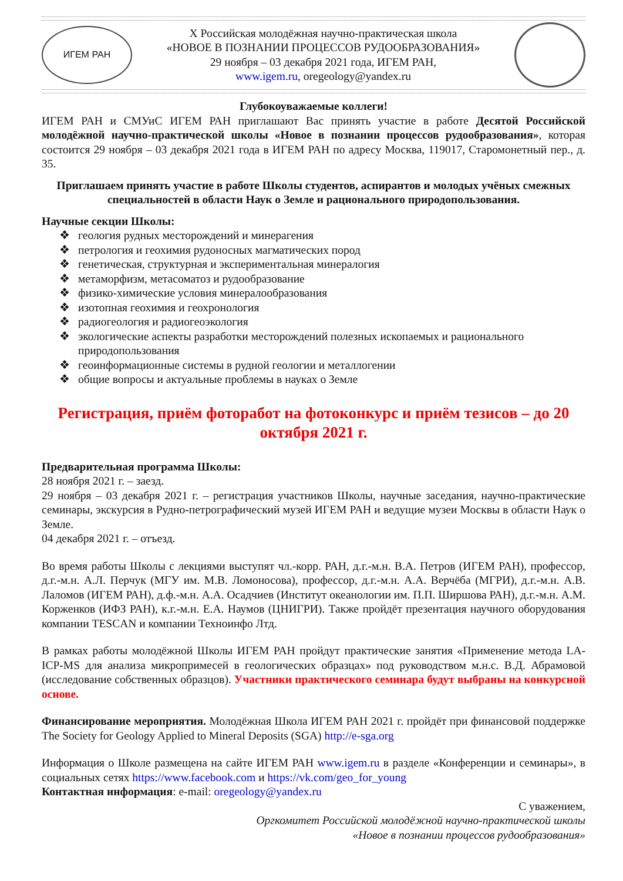ИГЕМ РАН
Х Российская молодёжная научно-практическая школа
«НОВОЕ В ПОЗНАНИИ ПРОЦЕССОВ РУДООБРАЗОВАНИЯ»
29 ноября – 03 декабря 2021 года, ИГЕМ РАН,
www.igem.ru, oregeology@yandex.ru
Глубокоуважаемые коллеги!
ИГЕМ РАН и СМУиС ИГЕМ РАН приглашают Вас принять участие в работе Десятой Российской молодёжной научно-практической школы «Новое в познании процессов рудообразования», которая состоится 29 ноября – 03 декабря 2021 года в ИГЕМ РАН по адресу Москва, 119017, Старомонетный пер., д. 35.
Приглашаем принять участие в работе Школы студентов, аспирантов и молодых учёных смежных специальностей в области Наук о Земле и рационального природопользования.
Научные секции Школы:
❖ геология рудных месторождений и минерагения
❖ петрология и геохимия рудоносных магматических пород
❖ генетическая, структурная и экспериментальная минералогия
❖ метаморфизм, метасоматоз и рудообразование
❖ физико-химические условия минералообразования
❖ изотопная геохимия и геохронология
❖ радиогеология и радиогеоэкология
❖ экологические аспекты разработки месторождений полезных ископаемых и рационального природопользования
❖ геоинформационные системы в рудной геологии и металлогении
❖ общие вопросы и актуальные проблемы в науках о Земле
Регистрация, приём фоторабот на фотоконкурс и приём тезисов – до 20 октября 2021 г.
Предварительная программа Школы:
28 ноября 2021 г. – заезд.
29 ноября – 03 декабря 2021 г. – регистрация участников Школы, научные заседания, научно-практические семинары, экскурсия в Рудно-петрографический музей ИГЕМ РАН и ведущие музеи Москвы в области Наук о Земле.
04 декабря 2021 г. – отъезд.
Во время работы Школы с лекциями выступят чл.-корр. РАН, д.г.-м.н. В.А. Петров (ИГЕМ РАН), профессор, д.г.-м.н. А.Л. Перчук (МГУ им. М.В. Ломоносова), профессор, д.г.-м.н. А.А. Верчёба (МГРИ), д.г.-м.н. А.В. Лаломов (ИГЕМ РАН), д.ф.-м.н. А.А. Осадчиев (Институт океанологии им. П.П. Ширшова РАН), д.г.-м.н. А.М. Корженков (ИФЗ РАН), к.г.-м.н. Е.А. Наумов (ЦНИГРИ). Также пройдёт презентация научного оборудования компании TESCAN и компании Техноинфо Лтд.
В рамках работы молодёжной Школы ИГЕМ РАН пройдут практические занятия «Применение метода LA-ICP-MS для анализа микропримесей в геологических образцах» под руководством м.н.с. В.Д. Абрамовой (исследование собственных образцов). Участники практического семинара будут выбраны на конкурсной основе.
Финансирование мероприятия. Молодёжная Школа ИГЕМ РАН 2021 г. пройдёт при финансовой поддержке The Society for Geology Applied to Mineral Deposits (SGA) http://e-sga.org
Информация о Школе размещена на сайте ИГЕМ РАН www.igem.ru в разделе «Конференции и семинары», в социальных сетях https://www.facebook.com и https://vk.com/geo_for_young
Контактная информация: e-mail: oregeology@yandex.ru
С уважением,
Оргкомитет Российской молодёжной научно-практической школы
«Новое в познании процессов рудообразования»